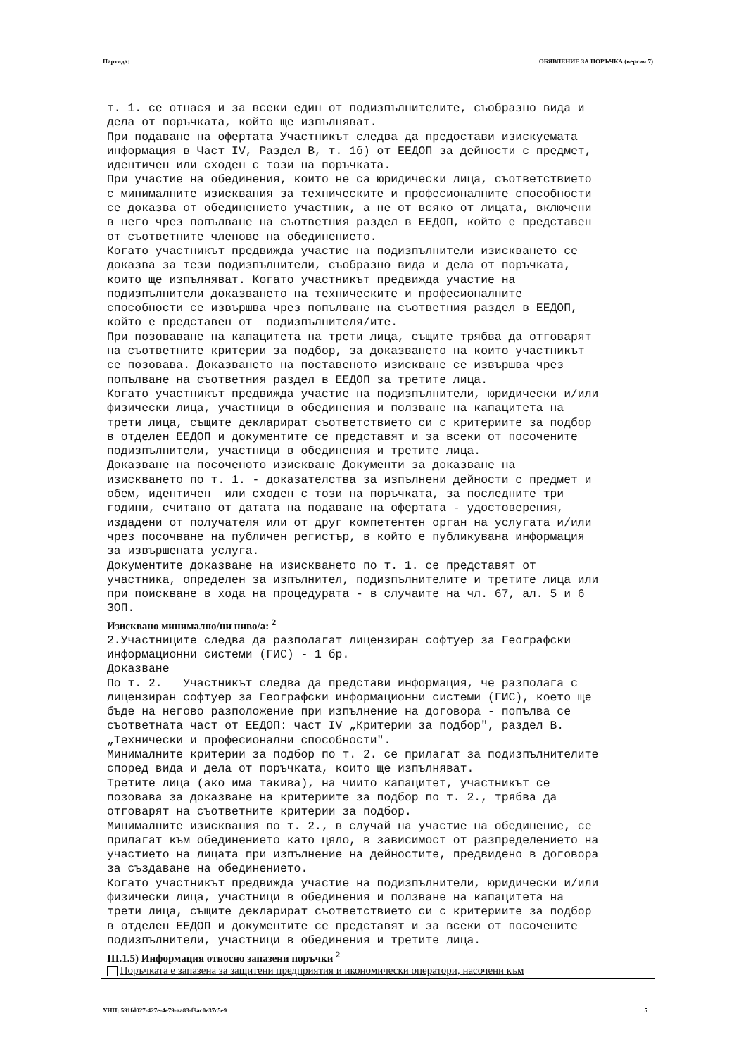Партида: ОБЯВЛЕНИЕ ЗА ПОРЪЧКА (версия 7)
т. 1. се отнася и за всеки един от подизпълнителите, съобразно вида и дела от поръчката, който ще изпълняват. При подаване на офертата Участникът следва да предостави изискуемата информация в Част IV, Раздел В, т. 1б) от ЕЕДОП за дейности с предмет, идентичен или сходен с този на поръчката. При участие на обединения, които не са юридически лица, съответствието с минималните изисквания за техническите и професионалните способности се доказва от обединението участник, а не от всяко от лицата, включени в него чрез попълване на съответния раздел в ЕЕДОП, който е представен от съответните членове на обединението. Когато участникът предвижда участие на подизпълнители изискването се доказва за тези подизпълнители, съобразно вида и дела от поръчката, които ще изпълняват. Когато участникът предвижда участие на подизпълнители доказването на техническите и професионалните способности се извършва чрез попълване на съответния раздел в ЕЕДОП, който е представен от подизпълнителя/ите. При позоваване на капацитета на трети лица, същите трябва да отговарят на съответните критерии за подбор, за доказването на които участникът се позовава. Доказването на поставеното изискване се извършва чрез попълване на съответния раздел в ЕЕДОП за третите лица. Когато участникът предвижда участие на подизпълнители, юридически и/или физически лица, участници в обединения и ползване на капацитета на трети лица, същите декларират съответствието си с критериите за подбор в отделен ЕЕДОП и документите се представят и за всеки от посочените подизпълнители, участници в обединения и третите лица. Доказване на посоченото изискване Документи за доказване на изискването по т. 1. - доказателства за изпълнени дейности с предмет и обем, идентичен или сходен с този на поръчката, за последните три години, считано от датата на подаване на офертата - удостоверения, издадени от получателя или от друг компетентен орган на услугата и/или чрез посочване на публичен регистър, в който е публикувана информация за извършената услуга. Документите доказване на изискването по т. 1. се представят от участника, определен за изпълнител, подизпълнителите и третите лица или при поискване в хода на процедурата - в случаите на чл. 67, ал. 5 и 6 ЗОП.
Изисквано минимално/ни ниво/а: <sup>2</sup>
2.Участниците следва да разполагат лицензиран софтуер за Географски информационни системи (ГИС) - 1 бр. Доказване По т. 2. Участникът следва да представи информация, че разполага с лицензиран софтуер за Географски информационни системи (ГИС), което ще бъде на негово разположение при изпълнение на договора - попълва се съответната част от ЕЕДОП: част IV „Критерии за подбор", раздел В. „Технически и професионални способности". Минималните критерии за подбор по т. 2. се прилагат за подизпълнителите според вида и дела от поръчката, които ще изпълняват. Третите лица (ако има такива), на чиито капацитет, участникът се позовава за доказване на критериите за подбор по т. 2., трябва да отговарят на съответните критерии за подбор. Минималните изисквания по т. 2., в случай на участие на обединение, се прилагат към обединението като цяло, в зависимост от разпределението на участието на лицата при изпълнение на дейностите, предвидено в договора за създаване на обединението. Когато участникът предвижда участие на подизпълнители, юридически и/или физически лица, участници в обединения и ползване на капацитета на трети лица, същите декларират съответствието си с критериите за подбор в отделен ЕЕДОП и документите се представят и за всеки от посочените подизпълнители, участници в обединения и третите лица.
III.1.5) Информация относно запазени поръчки <sup>2</sup>
Поръчката е запазена за защитени предприятия и икономически оператори, насочени към
УНП: 591fd027-427e-4e79-aa83-f9ac0e37c5e9 5